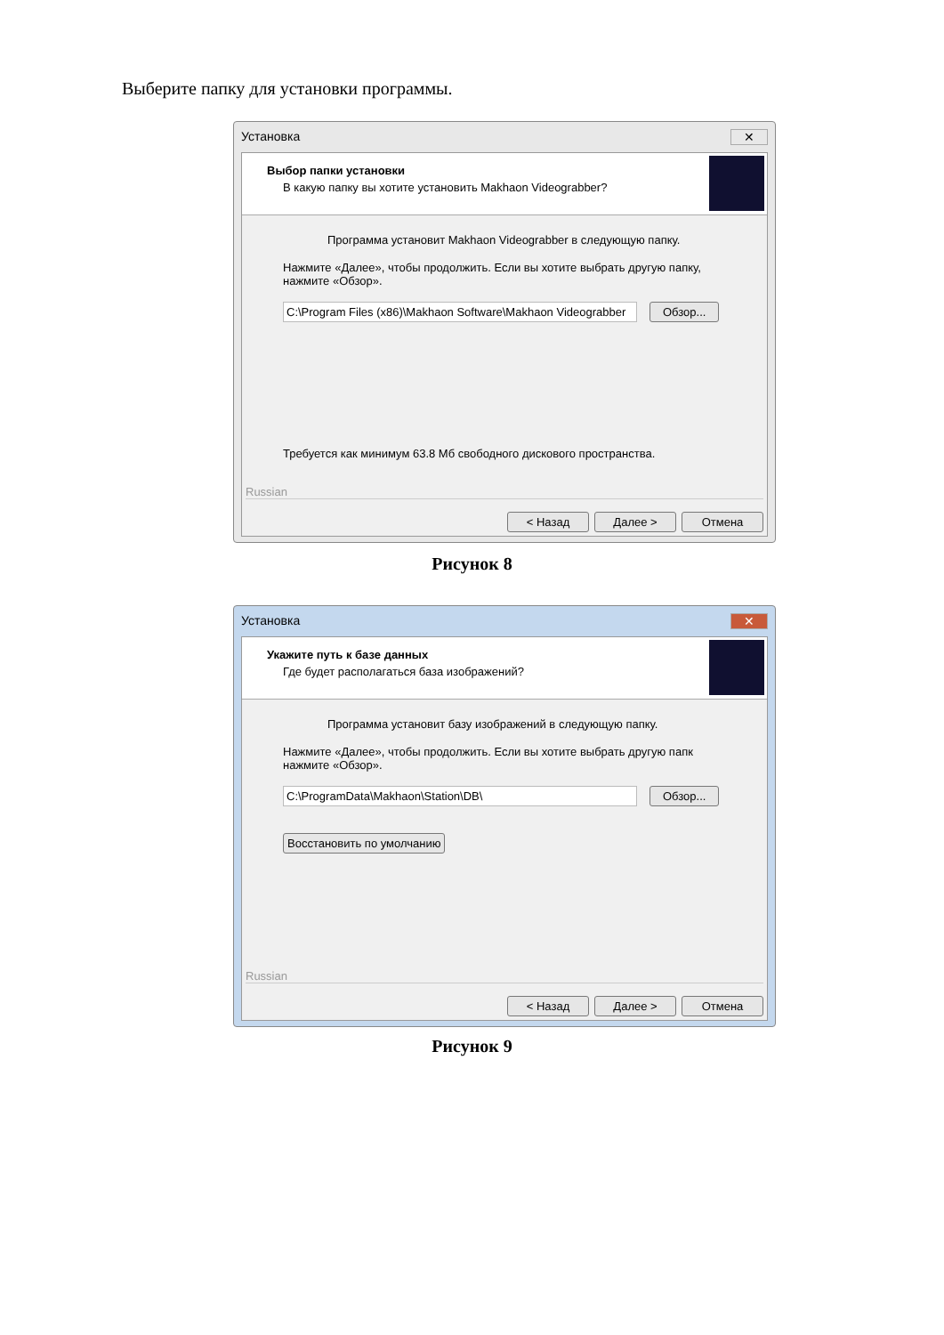Выберите папку для установки программы.
Установка ✕
Выбор папки установки
В какую папку вы хотите установить Makhaon Videograbber?
Программа установит Makhaon Videograbber в следующую папку.
Нажмите «Далее», чтобы продолжить. Если вы хотите выбрать другую папку, нажмите «Обзор».
C:\Program Files (x86)\Makhaon Software\Makhaon Videograbber
Обзор...
Требуется как минимум 63.8 Мб свободного дискового пространства.
Russian
< Назад Далее > Отмена
Рисунок 8
Установка ✕
Укажите путь к базе данных
Где будет располагаться база изображений?
Программа установит базу изображений в следующую папку.
Нажмите «Далее», чтобы продолжить. Если вы хотите выбрать другую папк нажмите «Обзор».
C:\ProgramData\Makhaon\Station\DB\ Обзор...
Восстановить по умолчанию
Russian
< Назад Далее > Отмена
Рисунок 9